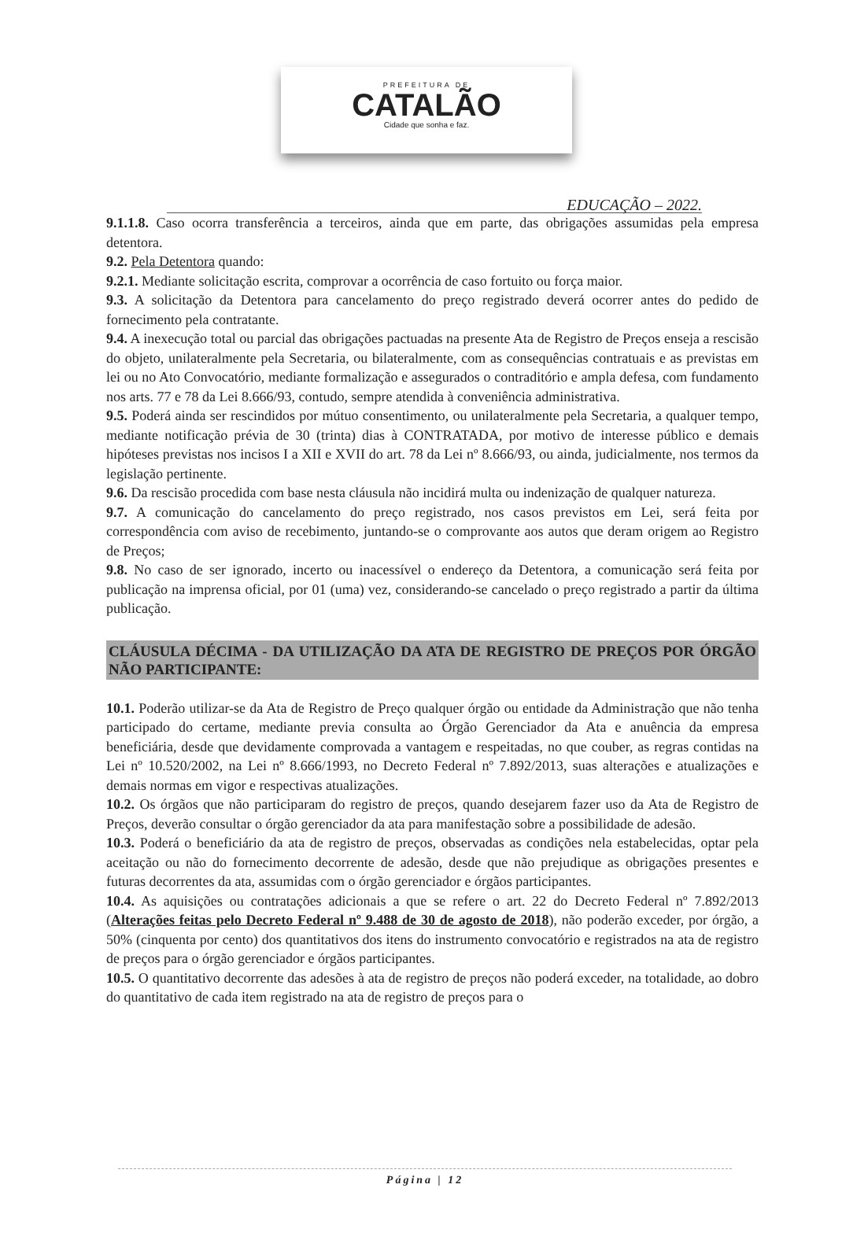PREFEITURA DE
CATALÃO
Cidade que sonha e faz.
EDUCAÇÃO – 2022.
9.1.1.8. Caso ocorra transferência a terceiros, ainda que em parte, das obrigações assumidas pela empresa detentora.
9.2. Pela Detentora quando:
9.2.1. Mediante solicitação escrita, comprovar a ocorrência de caso fortuito ou força maior.
9.3. A solicitação da Detentora para cancelamento do preço registrado deverá ocorrer antes do pedido de fornecimento pela contratante.
9.4. A inexecução total ou parcial das obrigações pactuadas na presente Ata de Registro de Preços enseja a rescisão do objeto, unilateralmente pela Secretaria, ou bilateralmente, com as consequências contratuais e as previstas em lei ou no Ato Convocatório, mediante formalização e assegurados o contraditório e ampla defesa, com fundamento nos arts. 77 e 78 da Lei 8.666/93, contudo, sempre atendida à conveniência administrativa.
9.5. Poderá ainda ser rescindidos por mútuo consentimento, ou unilateralmente pela Secretaria, a qualquer tempo, mediante notificação prévia de 30 (trinta) dias à CONTRATADA, por motivo de interesse público e demais hipóteses previstas nos incisos I a XII e XVII do art. 78 da Lei nº 8.666/93, ou ainda, judicialmente, nos termos da legislação pertinente.
9.6. Da rescisão procedida com base nesta cláusula não incidirá multa ou indenização de qualquer natureza.
9.7. A comunicação do cancelamento do preço registrado, nos casos previstos em Lei, será feita por correspondência com aviso de recebimento, juntando-se o comprovante aos autos que deram origem ao Registro de Preços;
9.8. No caso de ser ignorado, incerto ou inacessível o endereço da Detentora, a comunicação será feita por publicação na imprensa oficial, por 01 (uma) vez, considerando-se cancelado o preço registrado a partir da última publicação.
CLÁUSULA DÉCIMA - DA UTILIZAÇÃO DA ATA DE REGISTRO DE PREÇOS POR ÓRGÃO NÃO PARTICIPANTE:
10.1. Poderão utilizar-se da Ata de Registro de Preço qualquer órgão ou entidade da Administração que não tenha participado do certame, mediante previa consulta ao Órgão Gerenciador da Ata e anuência da empresa beneficiária, desde que devidamente comprovada a vantagem e respeitadas, no que couber, as regras contidas na Lei nº 10.520/2002, na Lei nº 8.666/1993, no Decreto Federal nº 7.892/2013, suas alterações e atualizações e demais normas em vigor e respectivas atualizações.
10.2. Os órgãos que não participaram do registro de preços, quando desejarem fazer uso da Ata de Registro de Preços, deverão consultar o órgão gerenciador da ata para manifestação sobre a possibilidade de adesão.
10.3. Poderá o beneficiário da ata de registro de preços, observadas as condições nela estabelecidas, optar pela aceitação ou não do fornecimento decorrente de adesão, desde que não prejudique as obrigações presentes e futuras decorrentes da ata, assumidas com o órgão gerenciador e órgãos participantes.
10.4. As aquisições ou contratações adicionais a que se refere o art. 22 do Decreto Federal nº 7.892/2013 (Alterações feitas pelo Decreto Federal nº 9.488 de 30 de agosto de 2018), não poderão exceder, por órgão, a 50% (cinquenta por cento) dos quantitativos dos itens do instrumento convocatório e registrados na ata de registro de preços para o órgão gerenciador e órgãos participantes.
10.5. O quantitativo decorrente das adesões à ata de registro de preços não poderá exceder, na totalidade, ao dobro do quantitativo de cada item registrado na ata de registro de preços para o
Página | 12